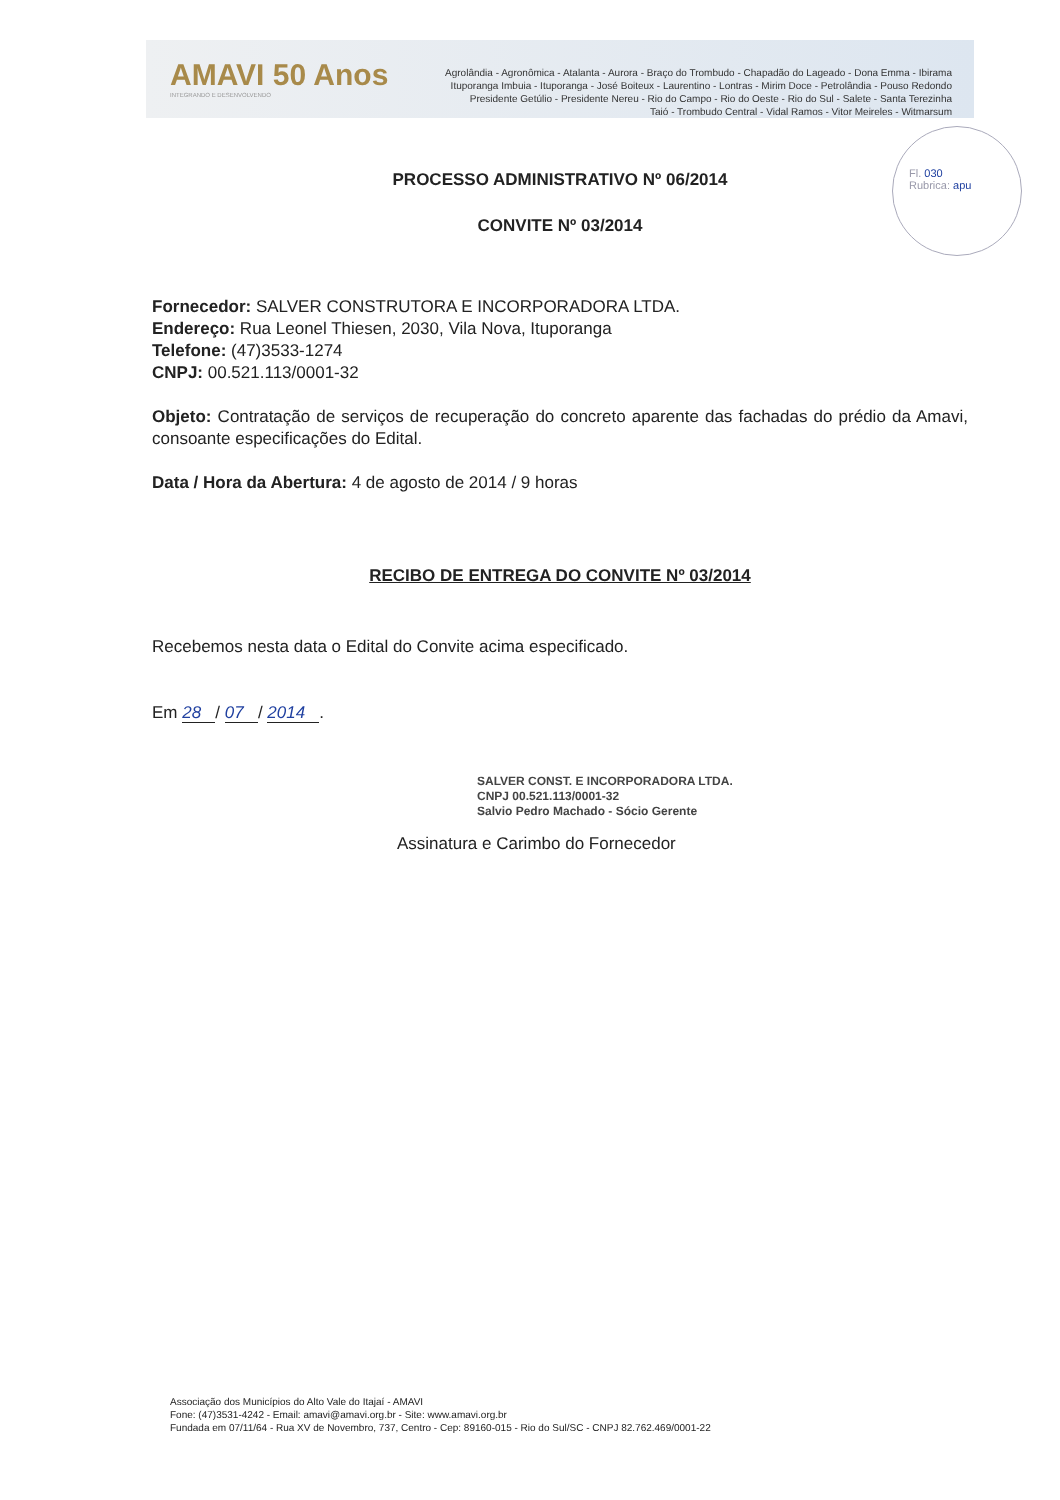AMAVI 50 Anos
INTEGRANDO E DESENVOLVENDO
Agrolândia - Agronômica - Atalanta - Aurora - Braço do Trombudo - Chapadão do Lageado - Dona Emma - Ibirama
Ituporanga Imbuia - Ituporanga - José Boiteux - Laurentino - Lontras - Mirim Doce - Petrolândia - Pouso Redondo
Presidente Getúlio - Presidente Nereu - Rio do Campo - Rio do Oeste - Rio do Sul - Salete - Santa Terezinha
Taió - Trombudo Central - Vidal Ramos - Vitor Meireles - Witmarsum
Fl. 030
Rubrica: apu
PROCESSO ADMINISTRATIVO Nº 06/2014
CONVITE Nº 03/2014
Fornecedor: SALVER CONSTRUTORA E INCORPORADORA LTDA.
Endereço: Rua Leonel Thiesen, 2030, Vila Nova, Ituporanga
Telefone: (47)3533-1274
CNPJ: 00.521.113/0001-32
Objeto: Contratação de serviços de recuperação do concreto aparente das fachadas do prédio da Amavi, consoante especificações do Edital.
Data / Hora da Abertura: 4 de agosto de 2014 / 9 horas
RECIBO DE ENTREGA DO CONVITE Nº 03/2014
Recebemos nesta data o Edital do Convite acima especificado.
Em 28 / 07 / 2014 .
SALVER CONST. E INCORPORADORA LTDA.
CNPJ 00.521.113/0001-32
Salvio Pedro Machado - Sócio Gerente
Assinatura e Carimbo do Fornecedor
Associação dos Municípios do Alto Vale do Itajaí - AMAVI
Fone: (47)3531-4242 - Email: amavi@amavi.org.br - Site: www.amavi.org.br
Fundada em 07/11/64 - Rua XV de Novembro, 737, Centro - Cep: 89160-015 - Rio do Sul/SC - CNPJ 82.762.469/0001-22